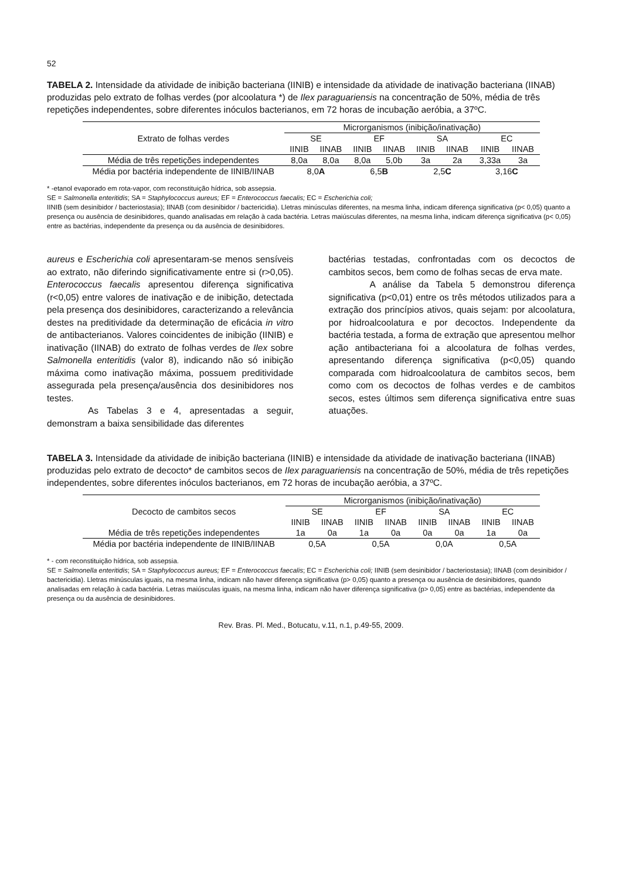52
TABELA 2. Intensidade da atividade de inibição bacteriana (IINIB) e intensidade da atividade de inativação bacteriana (IINAB) produzidas pelo extrato de folhas verdes (por alcoolatura *) de Ilex paraguariensis na concentração de 50%, média de três repetições independentes, sobre diferentes inóculos bacterianos, em 72 horas de incubação aeróbia, a 37ºC.
| Extrato de folhas verdes | Microrganismos (inibição/inativação) | | | | | | | |
| --- | --- | --- | --- | --- | --- | --- | --- | --- |
| | SE | | EF | | SA | | EC | |
| | IINIB | IINAB | IINIB | IINAB | IINIB | IINAB | IINIB | IINAB |
| Média de três repetições independentes | 8,0a | 8,0a | 8,0a | 5,0b | 3a | 2a | 3,33a | 3a |
| Média por bactéria independente de IINIB/IINAB | 8,0 A | | 6,5 B | | 2,5 C | | 3,16 C | |
* -etanol evaporado em rota-vapor, com reconstituição hídrica, sob assepsia.
SE = Salmonella enteritidis; SA = Staphylococcus aureus; EF = Enterococcus faecalis; EC = Escherichia coli;
IINIB (sem desinibidor / bacteriostasia); IINAB (com desinibidor / bactericidia). Lletras minúsculas diferentes, na mesma linha, indicam diferença significativa (p< 0,05) quanto a presença ou ausência de desinibidores, quando analisadas em relação à cada bactéria. Letras maiúsculas diferentes, na mesma linha, indicam diferença significativa (p< 0,05) entre as bactérias, independente da presença ou da ausência de desinibidores.
aureus e Escherichia coli apresentaram-se menos sensíveis ao extrato, não diferindo significativamente entre si (r>0,05). Enterococcus faecalis apresentou diferença significativa (r<0,05) entre valores de inativação e de inibição, detectada pela presença dos desinibidores, caracterizando a relevância destes na preditividade da determinação de eficácia in vitro de antibacterianos. Valores coincidentes de inibição (IINIB) e inativação (IINAB) do extrato de folhas verdes de Ilex sobre Salmonella enteritidis (valor 8), indicando não só inibição máxima como inativação máxima, possuem preditividade assegurada pela presença/ausência dos desinibidores nos testes.
As Tabelas 3 e 4, apresentadas a seguir, demonstram a baixa sensibilidade das diferentes
bactérias testadas, confrontadas com os decoctos de cambitos secos, bem como de folhas secas de erva mate.
A análise da Tabela 5 demonstrou diferença significativa (p<0,01) entre os três métodos utilizados para a extração dos princípios ativos, quais sejam: por alcoolatura, por hidroalcoolatura e por decoctos. Independente da bactéria testada, a forma de extração que apresentou melhor ação antibacteriana foi a alcoolatura de folhas verdes, apresentando diferença significativa (p<0,05) quando comparada com hidroalcoolatura de cambitos secos, bem como com os decoctos de folhas verdes e de cambitos secos, estes últimos sem diferença significativa entre suas atuações.
TABELA 3. Intensidade da atividade de inibição bacteriana (IINIB) e intensidade da atividade de inativação bacteriana (IINAB) produzidas pelo extrato de decocto* de cambitos secos de Ilex paraguariensis na concentração de 50%, média de três repetições independentes, sobre diferentes inóculos bacterianos, em 72 horas de incubação aeróbia, a 37ºC.
| Decocto de cambitos secos | Microrganismos (inibição/inativação) | | | | | | | |
| --- | --- | --- | --- | --- | --- | --- | --- | --- |
| | SE | | EF | | SA | | EC | |
| | IINIB | IINAB | IINIB | IINAB | IINIB | IINAB | IINIB | IINAB |
| Média de três repetições independentes | 1a | 0a | 1a | 0a | 0a | 0a | 1a | 0a |
| Média por bactéria independente de IINIB/IINAB | 0,5A | | 0,5A | | 0,0A | | 0,5A | |
* - com reconstituição hídrica, sob assepsia.
SE = Salmonella enteritidis; SA = Staphylococcus aureus; EF = Enterococcus faecalis; EC = Escherichia coli; IINIB (sem desinibidor / bacteriostasia); IINAB (com desinibidor / bactericidia). Lletras minúsculas iguais, na mesma linha, indicam não haver diferença significativa (p> 0,05) quanto a presença ou ausência de desinibidores, quando analisadas em relação à cada bactéria. Letras maiúsculas iguais, na mesma linha, indicam não haver diferença significativa (p> 0,05) entre as bactérias, independente da presença ou da ausência de desinibidores.
Rev. Bras. Pl. Med., Botucatu, v.11, n.1, p.49-55, 2009.